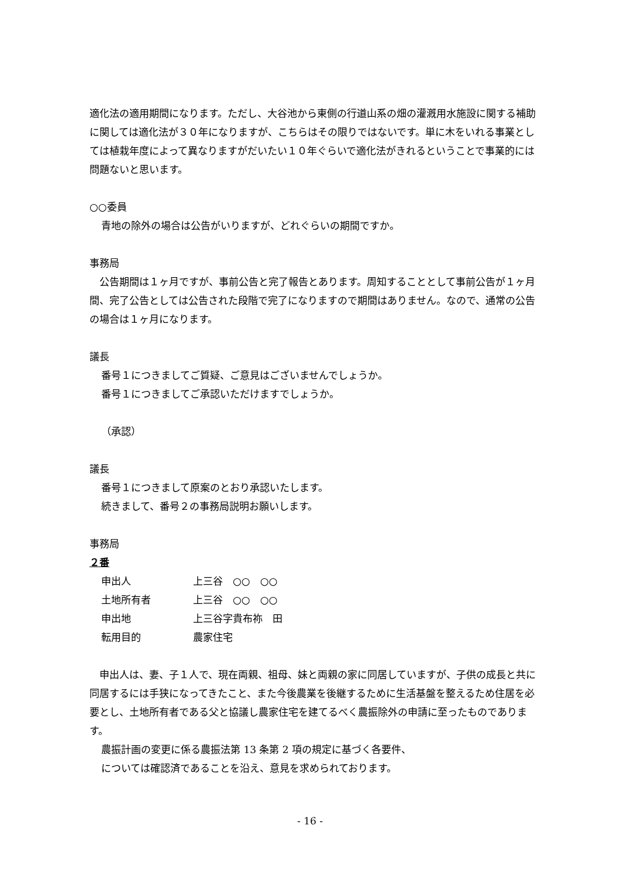適化法の適用期間になります。ただし、大谷池から東側の行道山系の畑の灌漑用水施設に関する補助に関しては適化法が３０年になりますが、こちらはその限りではないです。単に木をいれる事業としては植栽年度によって異なりますがだいたい１０年ぐらいで適化法がきれるということで事業的には問題ないと思います。
○○委員
青地の除外の場合は公告がいりますが、どれぐらいの期間ですか。
事務局
　公告期間は１ヶ月ですが、事前公告と完了報告とあります。周知することとして事前公告が１ヶ月間、完了公告としては公告された段階で完了になりますので期間はありません。なので、通常の公告の場合は１ヶ月になります。
議長
番号１につきましてご質疑、ご意見はございませんでしょうか。
番号１につきましてご承認いただけますでしょうか。
（承認）
議長
番号１につきまして原案のとおり承認いたします。
続きまして、番号２の事務局説明お願いします。
事務局
２番
申出人 上三谷　○○　○○
土地所有者 上三谷　○○　○○
申出地 上三谷字貴布祢　田
転用目的 農家住宅
　申出人は、妻、子１人で、現在両親、祖母、妹と両親の家に同居していますが、子供の成長と共に同居するには手狭になってきたこと、また今後農業を後継するために生活基盤を整えるため住居を必要とし、土地所有者である父と協議し農家住宅を建てるべく農振除外の申請に至ったものであります。
農振計画の変更に係る農振法第 13 条第 2 項の規定に基づく各要件、
については確認済であることを沿え、意見を求められております。
- 16 -